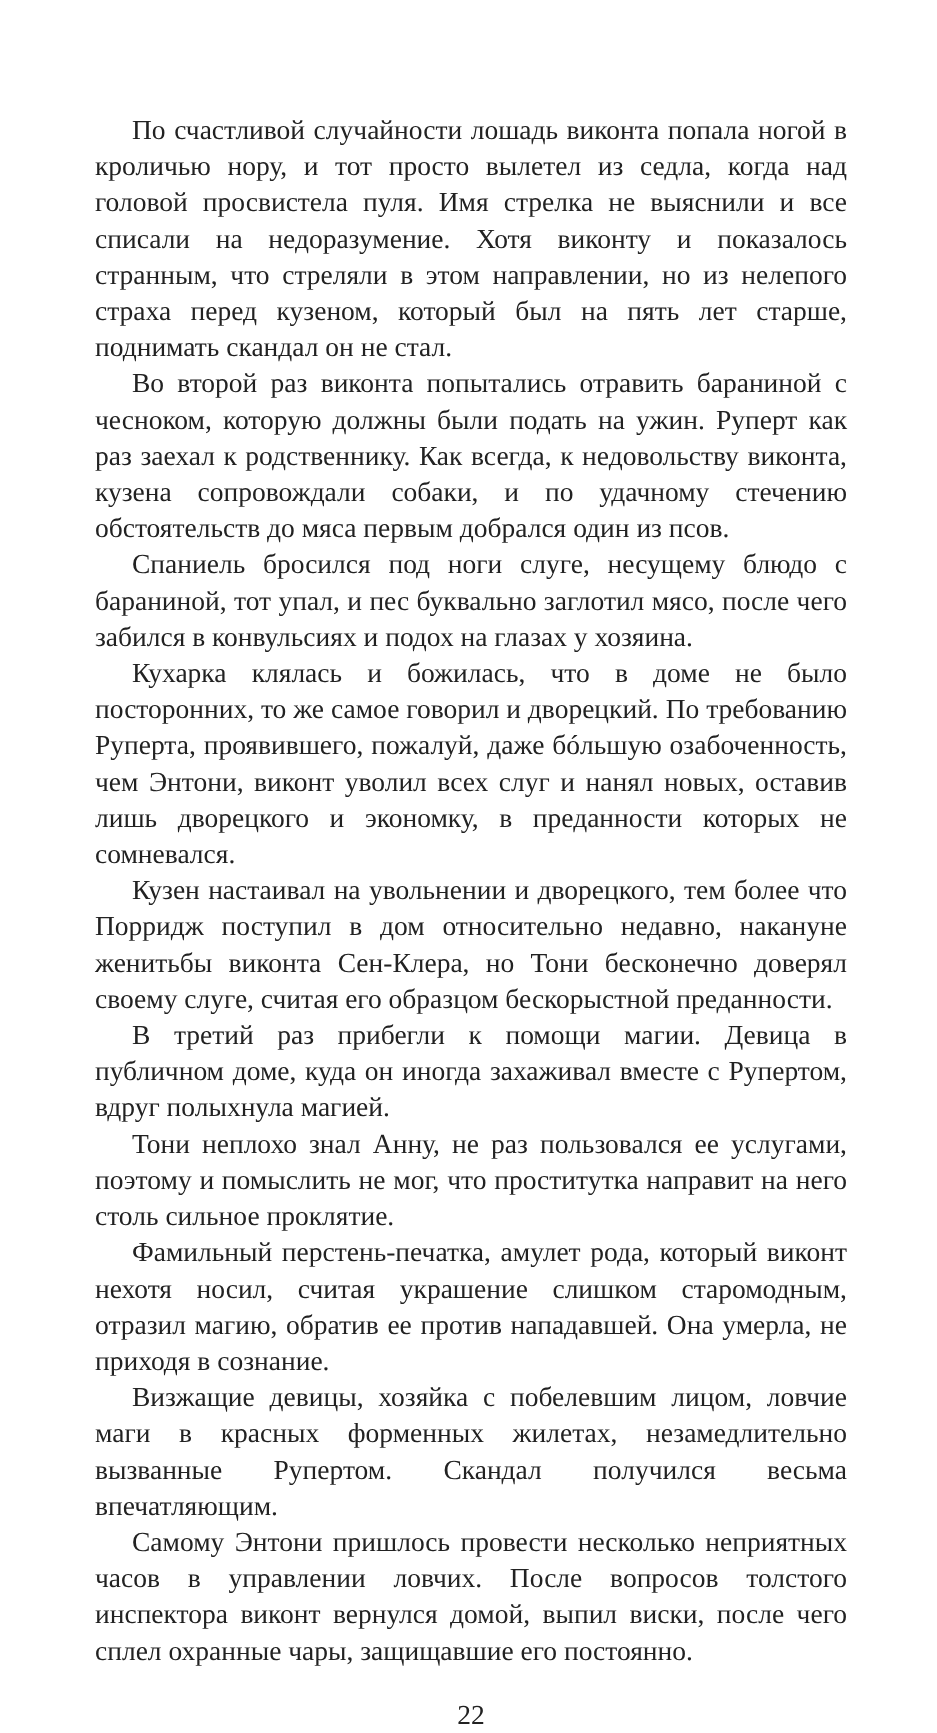По счастливой случайности лошадь виконта попала ногой в кроличью нору, и тот просто вылетел из седла, когда над головой просвистела пуля. Имя стрелка не выяснили и все списали на недоразумение. Хотя виконту и показалось странным, что стреляли в этом направлении, но из нелепого страха перед кузеном, который был на пять лет старше, поднимать скандал он не стал.
Во второй раз виконта попытались отравить бараниной с чесноком, которую должны были подать на ужин. Руперт как раз заехал к родственнику. Как всегда, к недовольству виконта, кузена сопровождали собаки, и по удачному стечению обстоятельств до мяса первым добрался один из псов.
Спаниель бросился под ноги слуге, несущему блюдо с бараниной, тот упал, и пес буквально заглотил мясо, после чего забился в конвульсиях и подох на глазах у хозяина.
Кухарка клялась и божилась, что в доме не было посторонних, то же самое говорил и дворецкий. По требованию Руперта, проявившего, пожалуй, даже бóльшую озабоченность, чем Энтони, виконт уволил всех слуг и нанял новых, оставив лишь дворецкого и экономку, в преданности которых не сомневался.
Кузен настаивал на увольнении и дворецкого, тем более что Порридж поступил в дом относительно недавно, накануне женитьбы виконта Сен-Клера, но Тони бесконечно доверял своему слуге, считая его образцом бескорыстной преданности.
В третий раз прибегли к помощи магии. Девица в публичном доме, куда он иногда захаживал вместе с Рупертом, вдруг полыхнула магией.
Тони неплохо знал Анну, не раз пользовался ее услугами, поэтому и помыслить не мог, что проститутка направит на него столь сильное проклятие.
Фамильный перстень-печатка, амулет рода, который виконт нехотя носил, считая украшение слишком старомодным, отразил магию, обратив ее против нападавшей. Она умерла, не приходя в сознание.
Визжащие девицы, хозяйка с побелевшим лицом, ловчие маги в красных форменных жилетах, незамедлительно вызванные Рупертом. Скандал получился весьма впечатляющим.
Самому Энтони пришлось провести несколько неприятных часов в управлении ловчих. После вопросов толстого инспектора виконт вернулся домой, выпил виски, после чего сплел охранные чары, защищавшие его постоянно.
22